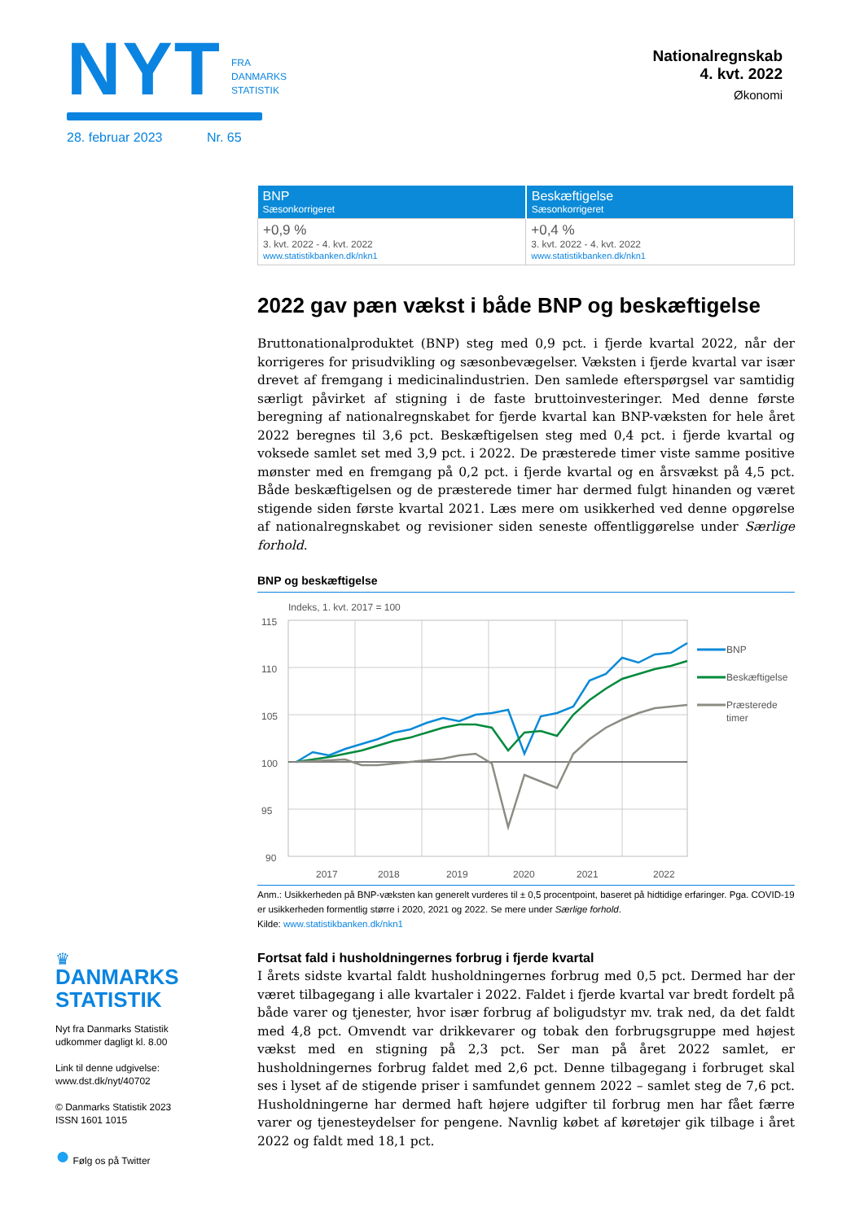NYT FRA
DANMARKS
STATISTIK
28. februar 2023 Nr. 65
Nationalregnskab
4. kvt. 2022
Økonomi
| BNP Sæsonkorrigeret | Beskæftigelse Sæsonkorrigeret |
| --- | --- |
| +0,9 % 3. kvt. 2022 - 4. kvt. 2022 www.statistikbanken.dk/nkn1 | +0,4 % 3. kvt. 2022 - 4. kvt. 2022 www.statistikbanken.dk/nkn1 |
2022 gav pæn vækst i både BNP og beskæftigelse
Bruttonationalproduktet (BNP) steg med 0,9 pct. i fjerde kvartal 2022, når der korrigeres for prisudvikling og sæsonbevægelser. Væksten i fjerde kvartal var især drevet af fremgang i medicinalindustrien. Den samlede efterspørgsel var samtidig særligt påvirket af stigning i de faste bruttoinvesteringer. Med denne første beregning af nationalregnskabet for fjerde kvartal kan BNP-væksten for hele året 2022 beregnes til 3,6 pct. Beskæftigelsen steg med 0,4 pct. i fjerde kvartal og voksede samlet set med 3,9 pct. i 2022. De præsterede timer viste samme positive mønster med en fremgang på 0,2 pct. i fjerde kvartal og en årsvækst på 4,5 pct. Både beskæftigelsen og de præsterede timer har dermed fulgt hinanden og været stigende siden første kvartal 2021. Læs mere om usikkerhed ved denne opgørelse af nationalregnskabet og revisioner siden seneste offentliggørelse under Særlige forhold.
BNP og beskæftigelse
Indeks, 1. kvt. 2017 = 100
115
110
105
100
95
90
2017
2018
2019
2020
2021
2022
BNP
Beskæftigelse
Præsterede
timer
Anm.: Usikkerheden på BNP-væksten kan generelt vurderes til ± 0,5 procentpoint, baseret på hidtidige erfaringer. Pga. COVID-19 er usikkerheden formentlig større i 2020, 2021 og 2022. Se mere under Særlige forhold.
Kilde: www.statistikbanken.dk/nkn1
Fortsat fald i husholdningernes forbrug i fjerde kvartal
I årets sidste kvartal faldt husholdningernes forbrug med 0,5 pct. Dermed har der været tilbagegang i alle kvartaler i 2022. Faldet i fjerde kvartal var bredt fordelt på både varer og tjenester, hvor især forbrug af boligudstyr mv. trak ned, da det faldt med 4,8 pct. Omvendt var drikkevarer og tobak den forbrugsgruppe med højest vækst med en stigning på 2,3 pct. Ser man på året 2022 samlet, er husholdningernes forbrug faldet med 2,6 pct. Denne tilbagegang i forbruget skal ses i lyset af de stigende priser i samfundet gennem 2022 – samlet steg de 7,6 pct. Husholdningerne har dermed haft højere udgifter til forbrug men har fået færre varer og tjenesteydelser for pengene. Navnlig købet af køretøjer gik tilbage i året 2022 og faldt med 18,1 pct.
♛
DANMARKS
STATISTIK
Nyt fra Danmarks Statistik
udkommer dagligt kl. 8.00
Link til denne udgivelse:
www.dst.dk/nyt/40702
© Danmarks Statistik 2023
ISSN 1601 1015
● Følg os på Twitter